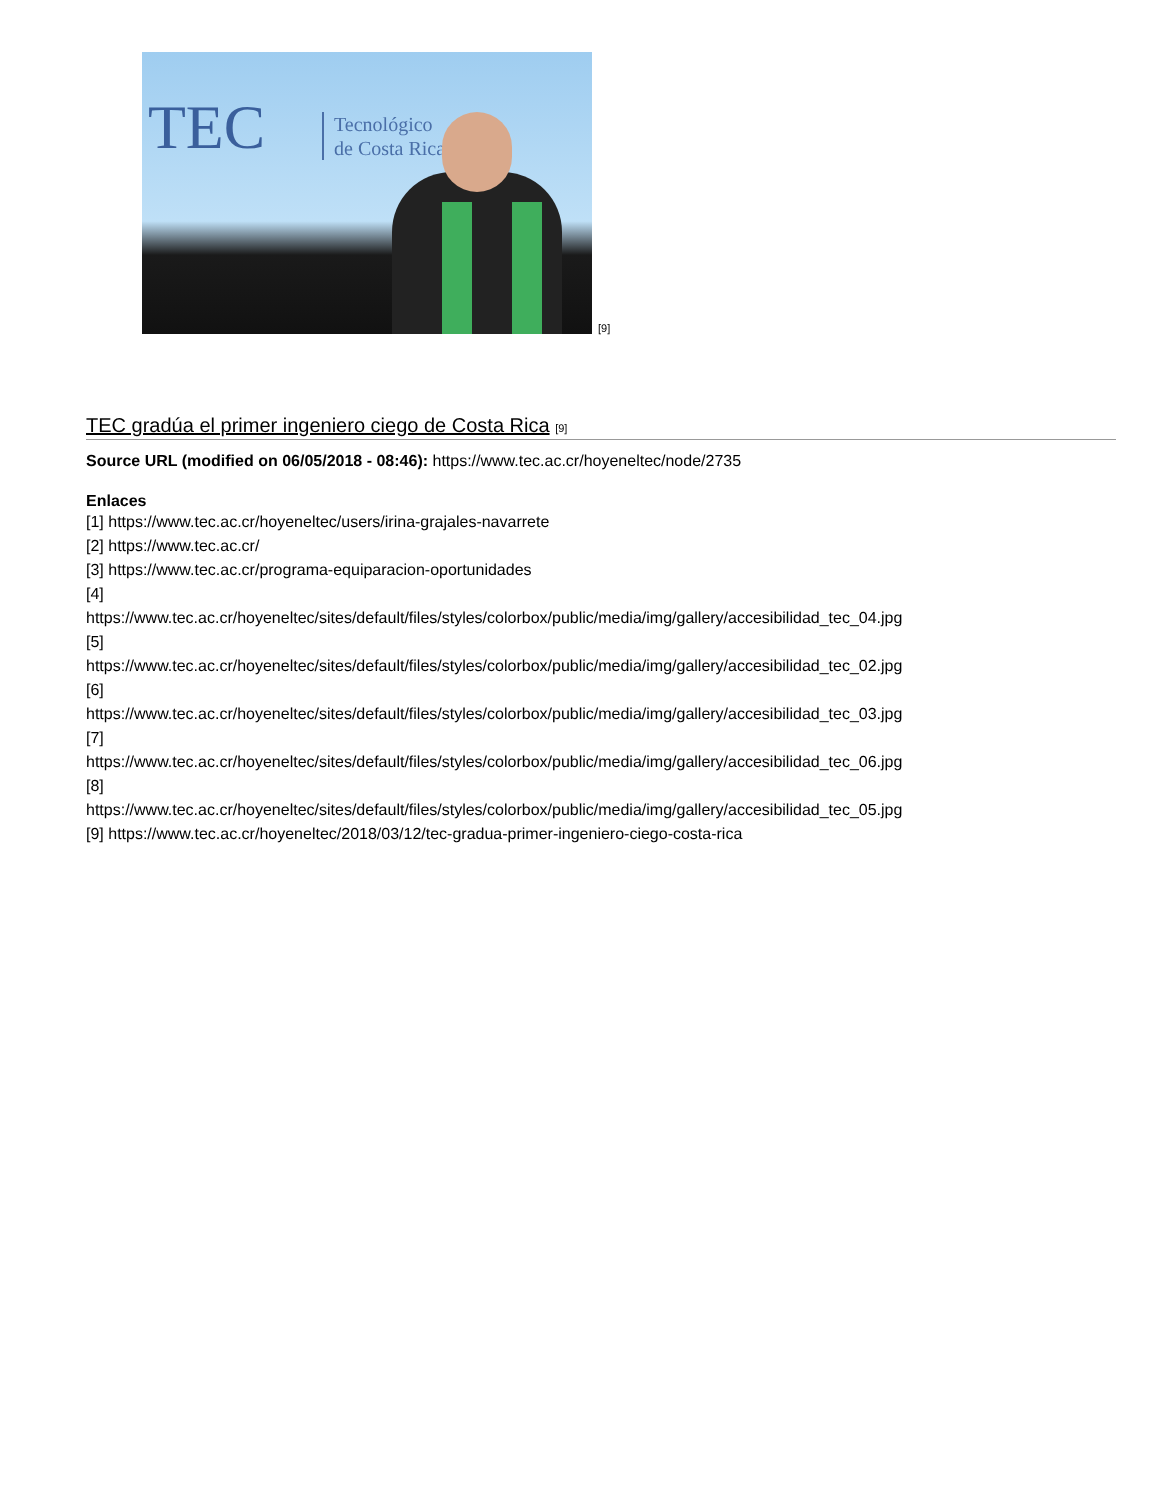TEC
Tecnológico
de Costa Rica
[9]
TEC gradúa el primer ingeniero ciego de Costa Rica [9]
Source URL (modified on 06/05/2018 - 08:46): https://www.tec.ac.cr/hoyeneltec/node/2735
Enlaces
[1] https://www.tec.ac.cr/hoyeneltec/users/irina-grajales-navarrete
[2] https://www.tec.ac.cr/
[3] https://www.tec.ac.cr/programa-equiparacion-oportunidades
[4]
https://www.tec.ac.cr/hoyeneltec/sites/default/files/styles/colorbox/public/media/img/gallery/accesibilidad_tec_04.jpg
[5]
https://www.tec.ac.cr/hoyeneltec/sites/default/files/styles/colorbox/public/media/img/gallery/accesibilidad_tec_02.jpg
[6]
https://www.tec.ac.cr/hoyeneltec/sites/default/files/styles/colorbox/public/media/img/gallery/accesibilidad_tec_03.jpg
[7]
https://www.tec.ac.cr/hoyeneltec/sites/default/files/styles/colorbox/public/media/img/gallery/accesibilidad_tec_06.jpg
[8]
https://www.tec.ac.cr/hoyeneltec/sites/default/files/styles/colorbox/public/media/img/gallery/accesibilidad_tec_05.jpg
[9] https://www.tec.ac.cr/hoyeneltec/2018/03/12/tec-gradua-primer-ingeniero-ciego-costa-rica